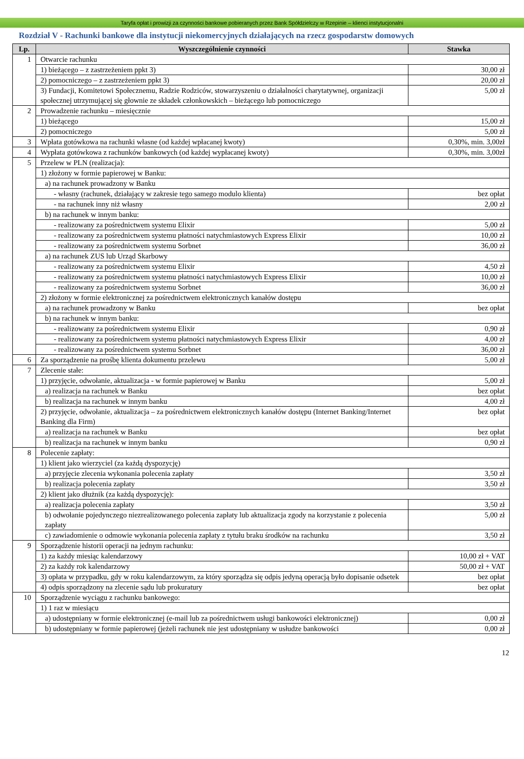Taryfa opłat i prowizji za czynności bankowe pobieranych przez Bank Spółdzielczy w Rzepinie – klienci instytucjonalni
Rozdział V - Rachunki bankowe dla instytucji niekomercyjnych działających na rzecz gospodarstw domowych
| Lp. | Wyszczególnienie czynności | Stawka |
| --- | --- | --- |
| 1 | Otwarcie rachunku | |
| | 1) bieżącego – z zastrzeżeniem ppkt 3) | 30,00 zł |
| | 2) pomocniczego – z zastrzeżeniem ppkt 3) | 20,00 zł |
| | 3) Fundacji, Komitetowi Społecznemu, Radzie Rodziców, stowarzyszeniu o działalności charytatywnej, organizacji społecznej utrzymującej się głownie ze składek członkowskich – bieżącego lub pomocniczego | 5,00 zł |
| 2 | Prowadzenie rachunku – miesięcznie | |
| | 1) bieżącego | 15,00 zł |
| | 2) pomocniczego | 5,00 zł |
| 3 | Wpłata gotówkowa na rachunki własne (od każdej wpłacanej kwoty) | 0,30%, min. 3,00zł |
| 4 | Wypłata gotówkowa z rachunków bankowych (od każdej wypłacanej kwoty) | 0,30%, min. 3,00zł |
| 5 | Przelew w PLN (realizacja): | |
| | 1) złożony w formie papierowej w Banku: | |
| | a) na rachunek prowadzony w Banku | |
| | - własny (rachunek, działający w zakresie tego samego modulo klienta) | bez opłat |
| | - na rachunek inny niż własny | 2,00 zł |
| | b) na rachunek w innym banku: | |
| | - realizowany za pośrednictwem systemu Elixir | 5,00 zł |
| | - realizowany za pośrednictwem systemu płatności natychmiastowych Express Elixir | 10,00 zł |
| | - realizowany za pośrednictwem systemu Sorbnet | 36,00 zł |
| | a) na rachunek ZUS lub Urząd Skarbowy | |
| | - realizowany za pośrednictwem systemu Elixir | 4,50 zł |
| | - realizowany za pośrednictwem systemu płatności natychmiastowych Express Elixir | 10,00 zł |
| | - realizowany za pośrednictwem systemu Sorbnet | 36,00 zł |
| | 2) złożony w formie elektronicznej za pośrednictwem elektronicznych kanałów dostępu | |
| | a) na rachunek prowadzony w Banku | bez opłat |
| | b) na rachunek w innym banku: | |
| | - realizowany za pośrednictwem systemu Elixir | 0,90 zł |
| | - realizowany za pośrednictwem systemu płatności natychmiastowych Express Elixir | 4,00 zł |
| | - realizowany za pośrednictwem systemu Sorbnet | 36,00 zł |
| 6 | Za sporządzenie na prośbę klienta dokumentu przelewu | 5,00 zł |
| 7 | Zlecenie stałe: | |
| | 1) przyjęcie, odwołanie, aktualizacja - w formie papierowej w Banku | 5,00 zł |
| | a) realizacja na rachunek w Banku | bez opłat |
| | b) realizacja na rachunek w innym banku | 4,00 zł |
| | 2) przyjęcie, odwołanie, aktualizacja – za pośrednictwem elektronicznych kanałów dostępu (Internet Banking/Internet Banking dla Firm) | bez opłat |
| | a) realizacja na rachunek w Banku | bez opłat |
| | b) realizacja na rachunek w innym banku | 0,90 zł |
| 8 | Polecenie zapłaty: | |
| | 1) klient jako wierzyciel (za każdą dyspozycję) | |
| | a) przyjęcie zlecenia wykonania polecenia zapłaty | 3,50 zł |
| | b) realizacja polecenia zapłaty | 3,50 zł |
| | 2) klient jako dłużnik (za każdą dyspozycję): | |
| | a) realizacja polecenia zapłaty | 3,50 zł |
| | b) odwołanie pojedynczego niezrealizowanego polecenia zapłaty lub aktualizacja zgody na korzystanie z polecenia zapłaty | 5,00 zł |
| | c) zawiadomienie o odmowie wykonania polecenia zapłaty z tytułu braku środków na rachunku | 3,50 zł |
| 9 | Sporządzenie historii operacji na jednym rachunku: | |
| | 1) za każdy miesiąc kalendarzowy | 10,00 zł + VAT |
| | 2) za każdy rok kalendarzowy | 50,00 zł + VAT |
| | 3) opłata w przypadku, gdy w roku kalendarzowym, za który sporządza się odpis jedyną operacją było dopisanie odsetek | bez opłat |
| | 4) odpis sporządzony na zlecenie sądu lub prokuratury | bez opłat |
| 10 | Sporządzenie wyciągu z rachunku bankowego: | |
| | 1) 1 raz w miesiącu | |
| | a) udostępniany w formie elektronicznej (e-mail lub za pośrednictwem usługi bankowości elektronicznej) | 0,00 zł |
| | b) udostępniany w formie papierowej (jeżeli rachunek nie jest udostępniany w usłudze bankowości | 0,00 zł |
12